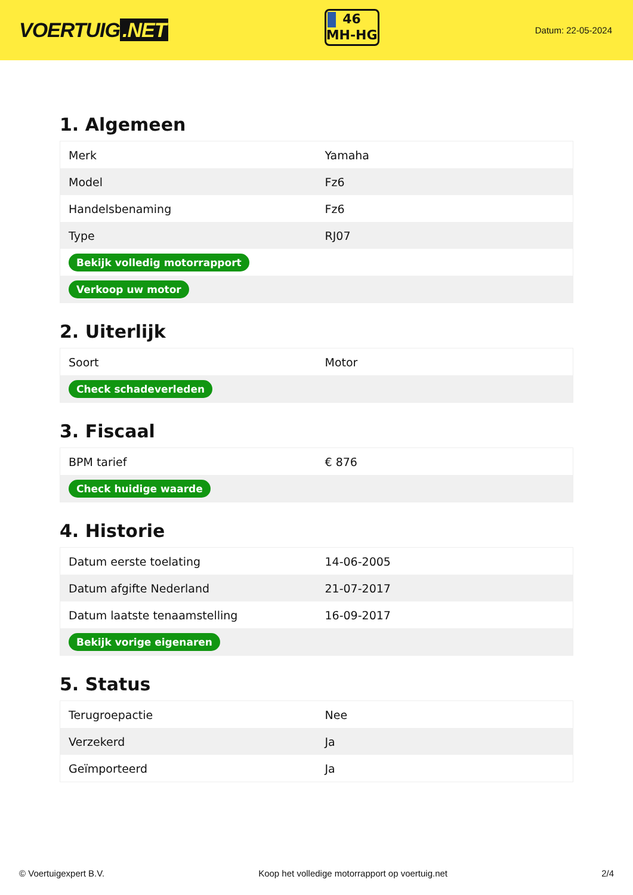VOERTUIG.NET
46
MH-HG
Datum: 22-05-2024
1. Algemeen
| Merk | Yamaha |
| Model | Fz6 |
| Handelsbenaming | Fz6 |
| Type | RJ07 |
| Bekijk volledig motorrapport | |
| Verkoop uw motor | |
2. Uiterlijk
| Soort | Motor |
| Check schadeverleden | |
3. Fiscaal
| BPM tarief | € 876 |
| Check huidige waarde | |
4. Historie
| Datum eerste toelating | 14-06-2005 |
| Datum afgifte Nederland | 21-07-2017 |
| Datum laatste tenaamstelling | 16-09-2017 |
| Bekijk vorige eigenaren | |
5. Status
| Terugroepactie | Nee |
| Verzekerd | Ja |
| Geïmporteerd | Ja |
© Voertuigexpert B.V. Koop het volledige motorrapport op voertuig.net 2/4